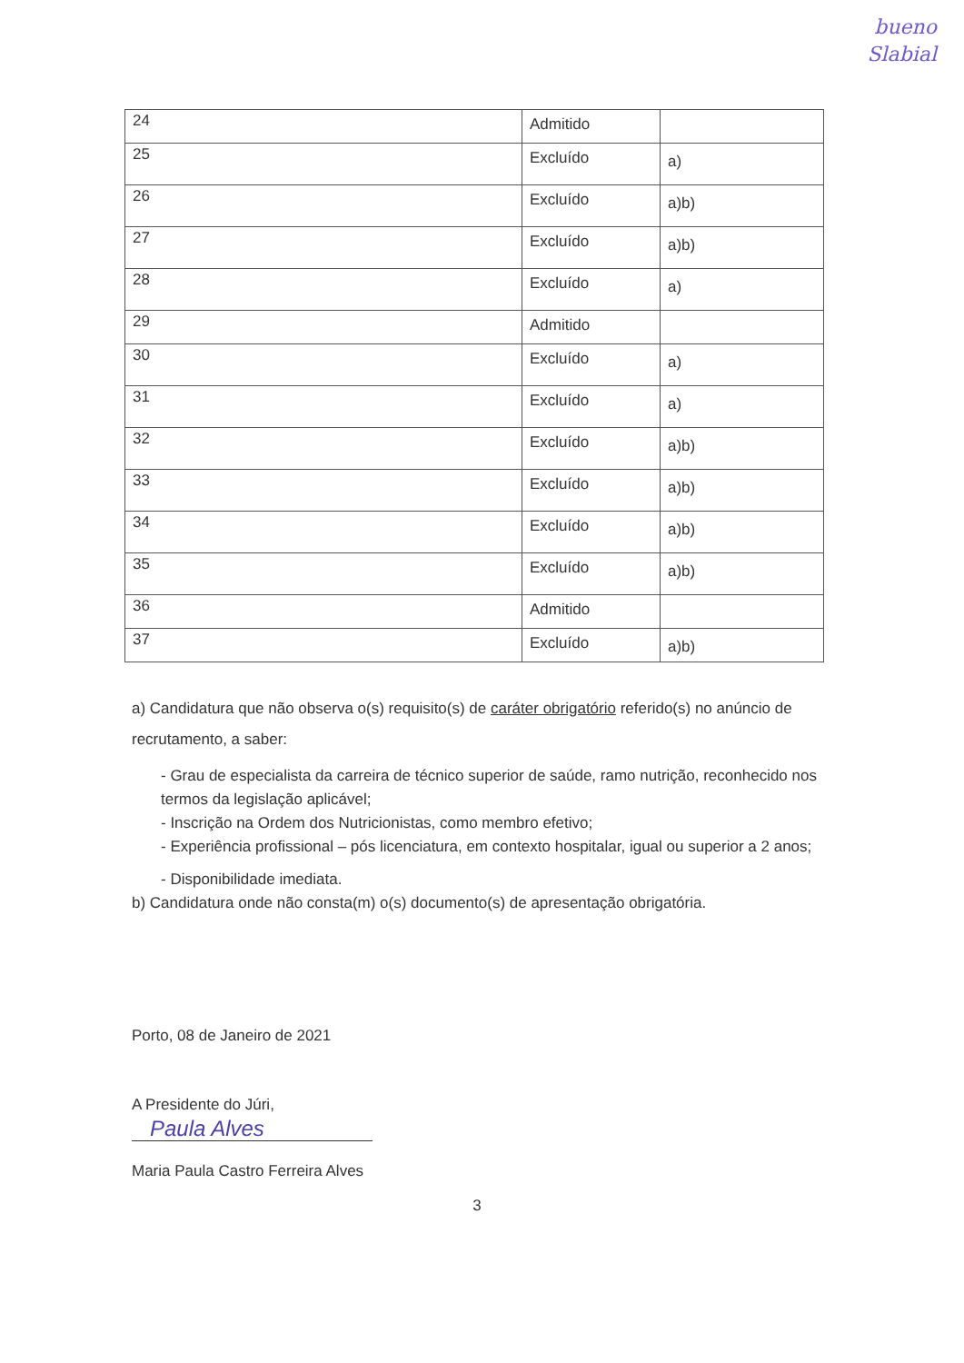bueno
Slabial
| 24 | Admitido | |
| 25 | Excluído | a) |
| 26 | Excluído | a)b) |
| 27 | Excluído | a)b) |
| 28 | Excluído | a) |
| 29 | Admitido | |
| 30 | Excluído | a) |
| 31 | Excluído | a) |
| 32 | Excluído | a)b) |
| 33 | Excluído | a)b) |
| 34 | Excluído | a)b) |
| 35 | Excluído | a)b) |
| 36 | Admitido | |
| 37 | Excluído | a)b) |
a) Candidatura que não observa o(s) requisito(s) de caráter obrigatório referido(s) no anúncio de recrutamento, a saber:
- Grau de especialista da carreira de técnico superior de saúde, ramo nutrição, reconhecido nos termos da legislação aplicável;
- Inscrição na Ordem dos Nutricionistas, como membro efetivo;
- Experiência profissional – pós licenciatura, em contexto hospitalar, igual ou superior a 2 anos;
- Disponibilidade imediata.
b) Candidatura onde não consta(m) o(s) documento(s) de apresentação obrigatória.
Porto, 08 de Janeiro de 2021
A Presidente do Júri,
Paula Alves
Maria Paula Castro Ferreira Alves
3